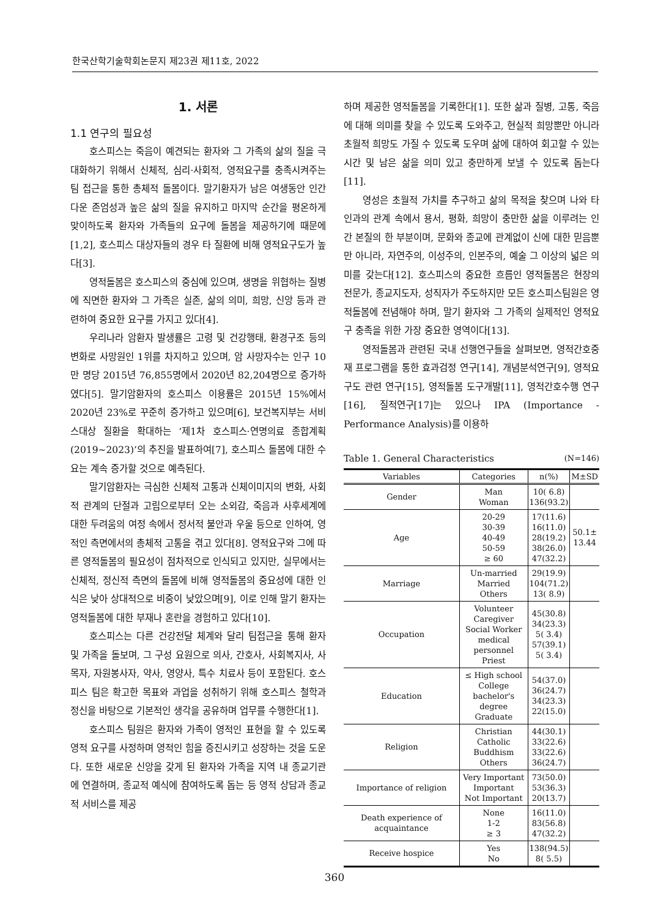한국산학기술학회논문지 제23권 제11호, 2022
1. 서론
1.1 연구의 필요성
호스피스는 죽음이 예견되는 환자와 그 가족의 삶의 질을 극대화하기 위해서 신체적, 심리·사회적, 영적요구를 충족시켜주는 팀 접근을 통한 총체적 돌봄이다. 말기환자가 남은 여생동안 인간다운 존엄성과 높은 삶의 질을 유지하고 마지막 순간을 평온하게 맞이하도록 환자와 가족들의 요구에 돌봄을 제공하기에 때문에[1,2], 호스피스 대상자들의 경우 타 질환에 비해 영적요구도가 높다[3].
영적돌봄은 호스피스의 중심에 있으며, 생명을 위협하는 질병에 직면한 환자와 그 가족은 실존, 삶의 의미, 희망, 신앙 등과 관련하여 중요한 요구를 가지고 있다[4].
우리나라 암환자 발생률은 고령 및 건강행태, 환경구조 등의 변화로 사망원인 1위를 차지하고 있으며, 암 사망자수는 인구 10만 명당 2015년 76,855명에서 2020년 82,204명으로 증가하였다[5]. 말기암환자의 호스피스 이용률은 2015년 15%에서 2020년 23%로 꾸준히 증가하고 있으며[6], 보건복지부는 서비스대상 질환을 확대하는 ‘제1차 호스피스·연명의료 종합계획(2019~2023)’의 추진을 발표하여[7], 호스피스 돌봄에 대한 수요는 계속 증가할 것으로 예측된다.
말기암환자는 극심한 신체적 고통과 신체이미지의 변화, 사회적 관계의 단절과 고립으로부터 오는 소외감, 죽음과 사후세계에 대한 두려움의 여정 속에서 정서적 불안과 우울 등으로 인하여, 영적인 측면에서의 총체적 고통을 겪고 있다[8]. 영적요구와 그에 따른 영적돌봄의 필요성이 점차적으로 인식되고 있지만, 실무에서는 신체적, 정신적 측면의 돌봄에 비해 영적돌봄의 중요성에 대한 인식은 낮아 상대적으로 비중이 낮았으며[9], 이로 인해 말기 환자는 영적돌봄에 대한 부재나 혼란을 경험하고 있다[10].
호스피스는 다른 건강전달 체계와 달리 팀접근을 통해 환자 및 가족을 돌보며, 그 구성 요원으로 의사, 간호사, 사회복지사, 사목자, 자원봉사자, 약사, 영양사, 특수 치료사 등이 포함된다. 호스피스 팀은 확고한 목표와 과업을 성취하기 위해 호스피스 철학과 정신을 바탕으로 기본적인 생각을 공유하며 업무를 수행한다[1].
호스피스 팀원은 환자와 가족이 영적인 표현을 할 수 있도록 영적 요구를 사정하며 영적인 힘을 증진시키고 성장하는 것을 도운다. 또한 새로운 신앙을 갖게 된 환자와 가족을 지역 내 종교기관에 연결하며, 종교적 예식에 참여하도록 돕는 등 영적 상담과 종교적 서비스를 제공
하며 제공한 영적돌봄을 기록한다[1]. 또한 삶과 질병, 고통, 죽음에 대해 의미를 찾을 수 있도록 도와주고, 현실적 희망뿐만 아니라 초월적 희망도 가질 수 있도록 도우며 삶에 대하여 회고할 수 있는 시간 및 남은 삶을 의미 있고 충만하게 보낼 수 있도록 돕는다[11].
영성은 초월적 가치를 추구하고 삶의 목적을 찾으며 나와 타인과의 관계 속에서 용서, 평화, 희망이 충만한 삶을 이루려는 인간 본질의 한 부분이며, 문화와 종교에 관계없이 신에 대한 믿음뿐만 아니라, 자연주의, 이성주의, 인본주의, 예술 그 이상의 넓은 의미를 갖는다[12]. 호스피스의 중요한 흐름인 영적돌봄은 현장의 전문가, 종교지도자, 성직자가 주도하지만 모든 호스피스팀원은 영적돌봄에 전념해야 하며, 말기 환자와 그 가족의 실제적인 영적요구 충족을 위한 가장 중요한 영역이다[13].
영적돌봄과 관련된 국내 선행연구들을 살펴보면, 영적간호중재 프로그램을 통한 효과검정 연구[14], 개념분석연구[9], 영적요구도 관련 연구[15], 영적돌봄 도구개발[11], 영적간호수행 연구[16], 질적연구[17]는 있으나 IPA (Importance -Performance Analysis)를 이용하
Table 1. General Characteristics (N=146)
| Variables | Categories | n(%) | M±SD |
| --- | --- | --- | --- |
| Gender | Man Woman | 10( 6.8) 136(93.2) | |
| Age | 20-29 30-39 40-49 50-59 ≥ 60 | 17(11.6) 16(11.0) 28(19.2) 38(26.0) 47(32.2) | 50.1± 13.44 |
| Marriage | Un-married Married Others | 29(19.9) 104(71.2) 13( 8.9) | |
| Occupation | Volunteer Caregiver Social Worker medical personnel Priest | 45(30.8) 34(23.3) 5( 3.4) 57(39.1) 5( 3.4) | |
| Education | ≤ High school College bachelor's degree Graduate | 54(37.0) 36(24.7) 34(23.3) 22(15.0) | |
| Religion | Christian Catholic Buddhism Others | 44(30.1) 33(22.6) 33(22.6) 36(24.7) | |
| Importance of religion | Very Important Important Not Important | 73(50.0) 53(36.3) 20(13.7) | |
| Death experience of acquaintance | None 1-2 ≥ 3 | 16(11.0) 83(56.8) 47(32.2) | |
| Receive hospice | Yes No | 138(94.5) 8( 5.5) | |
360